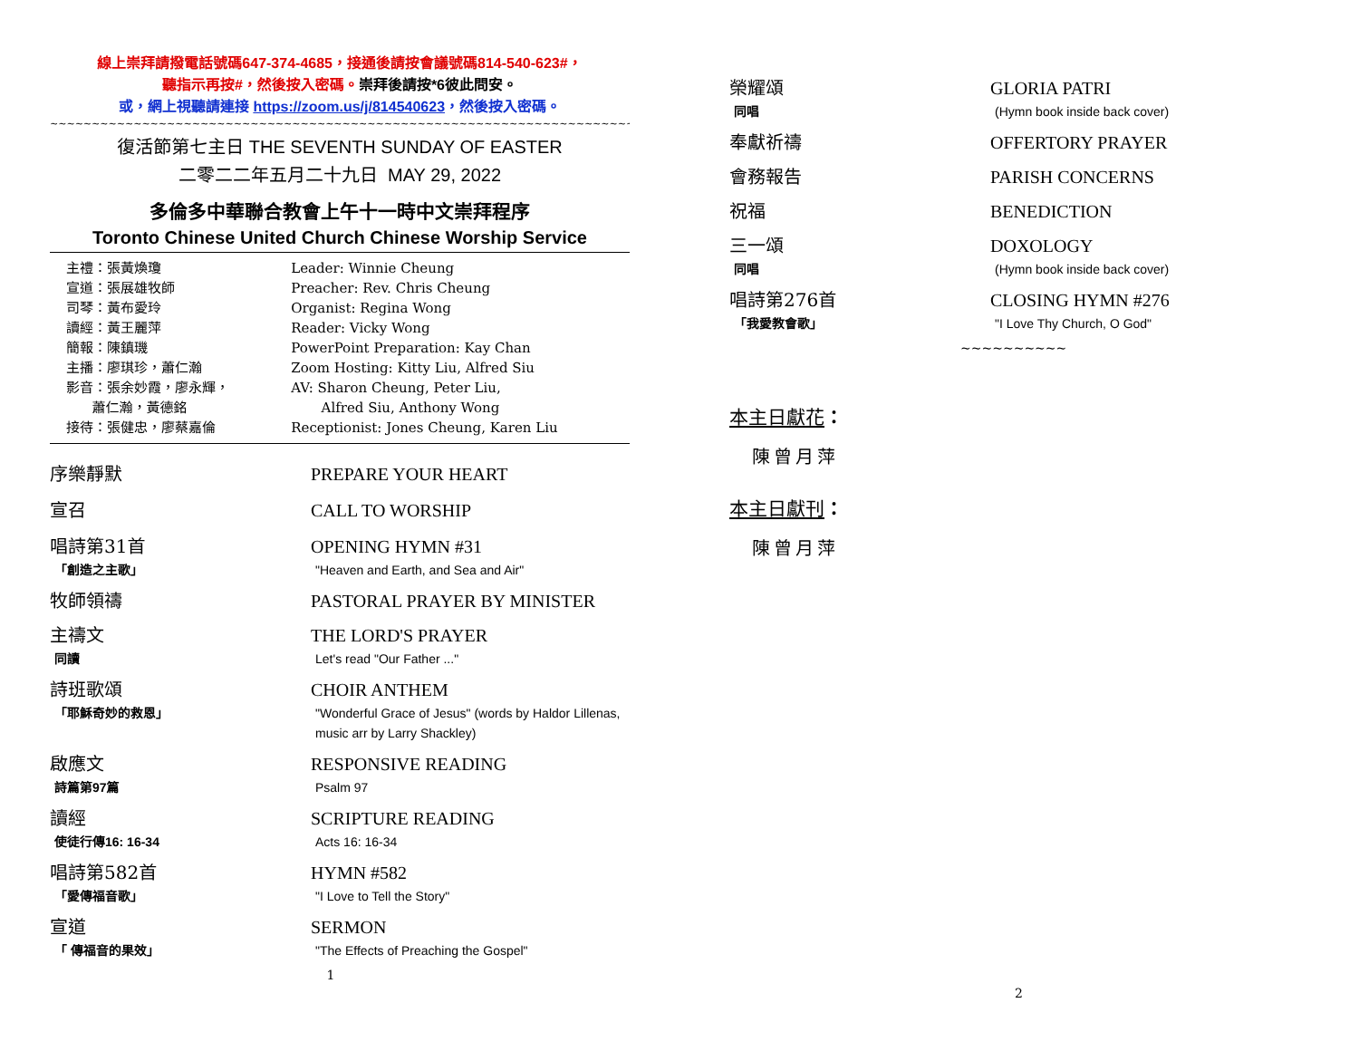線上崇拜請撥電話號碼647-374-4685，接通後請按會議號碼814-540-623#，
聽指示再按#，然後按入密碼。崇拜後請按*6彼此問安。
或，網上視聽請連接 https://zoom.us/j/814540623，然後按入密碼。
~~~~~~~~~~~~~~~~~~~~~~~~~~~~~~~~~~~~~~~~~~~~~~~~~~~~~~~~~~~~~~~~~~~~~~~~~~~~~~~~~~~
復活節第七主日 THE SEVENTH SUNDAY OF EASTER
二零二二年五月二十九日 MAY 29, 2022
多倫多中華聯合教會上午十一時中文崇拜程序
Toronto Chinese United Church Chinese Worship Service
| 主禮：張黃煥瓊 | Leader: Winnie Cheung |
| 宣道：張展雄牧師 | Preacher: Rev. Chris Cheung |
| 司琴：黃布愛玲 | Organist: Regina Wong |
| 讀經：黃王麗萍 | Reader: Vicky Wong |
| 簡報：陳鎮璣 | PowerPoint Preparation: Kay Chan |
| 主播：廖琪珍，蕭仁瀚 | Zoom Hosting: Kitty Liu, Alfred Siu |
| 影音：張余妙霞，廖永輝， 蕭仁瀚，黃德銘 | AV: Sharon Cheung, Peter Liu, Alfred Siu, Anthony Wong |
| 接待：張健忠，廖蔡嘉倫 | Receptionist: Jones Cheung, Karen Liu |
| 序樂靜默 | PREPARE YOUR HEART |
| 宣召 | CALL TO WORSHIP |
| 唱詩第31首 | OPENING HYMN #31 |
| 「創造之主歌」 | "Heaven and Earth, and Sea and Air" |
| 牧師領禱 | PASTORAL PRAYER BY MINISTER |
| 主禱文 | THE LORD'S PRAYER |
| 同讀 | Let's read "Our Father ..." |
| 詩班歌頌 | CHOIR ANTHEM |
| 「耶穌奇妙的救恩」 | "Wonderful Grace of Jesus" (words by Haldor Lillenas, music arr by Larry Shackley) |
| 啟應文 | RESPONSIVE READING |
| 詩篇第97篇 | Psalm 97 |
| 讀經 | SCRIPTURE READING |
| 使徒行傳16: 16-34 | Acts 16: 16-34 |
| 唱詩第582首 | HYMN #582 |
| 「愛傳福音歌」 | "I Love to Tell the Story" |
| 宣道 | SERMON |
| 「 傳福音的果效」 | "The Effects of Preaching the Gospel" |
1
| 榮耀頌 | GLORIA PATRI |
| 同唱 | (Hymn book inside back cover) |
| 奉獻祈禱 | OFFERTORY PRAYER |
| 會務報告 | PARISH CONCERNS |
| 祝福 | BENEDICTION |
| 三一頌 | DOXOLOGY |
| 同唱 | (Hymn book inside back cover) |
| 唱詩第276首 | CLOSING HYMN #276 |
| 「我愛教會歌」 | "I Love Thy Church, O God" |
~~~~~~~~~~
本主日獻花：
陳曾月萍
本主日獻刊：
陳曾月萍
2